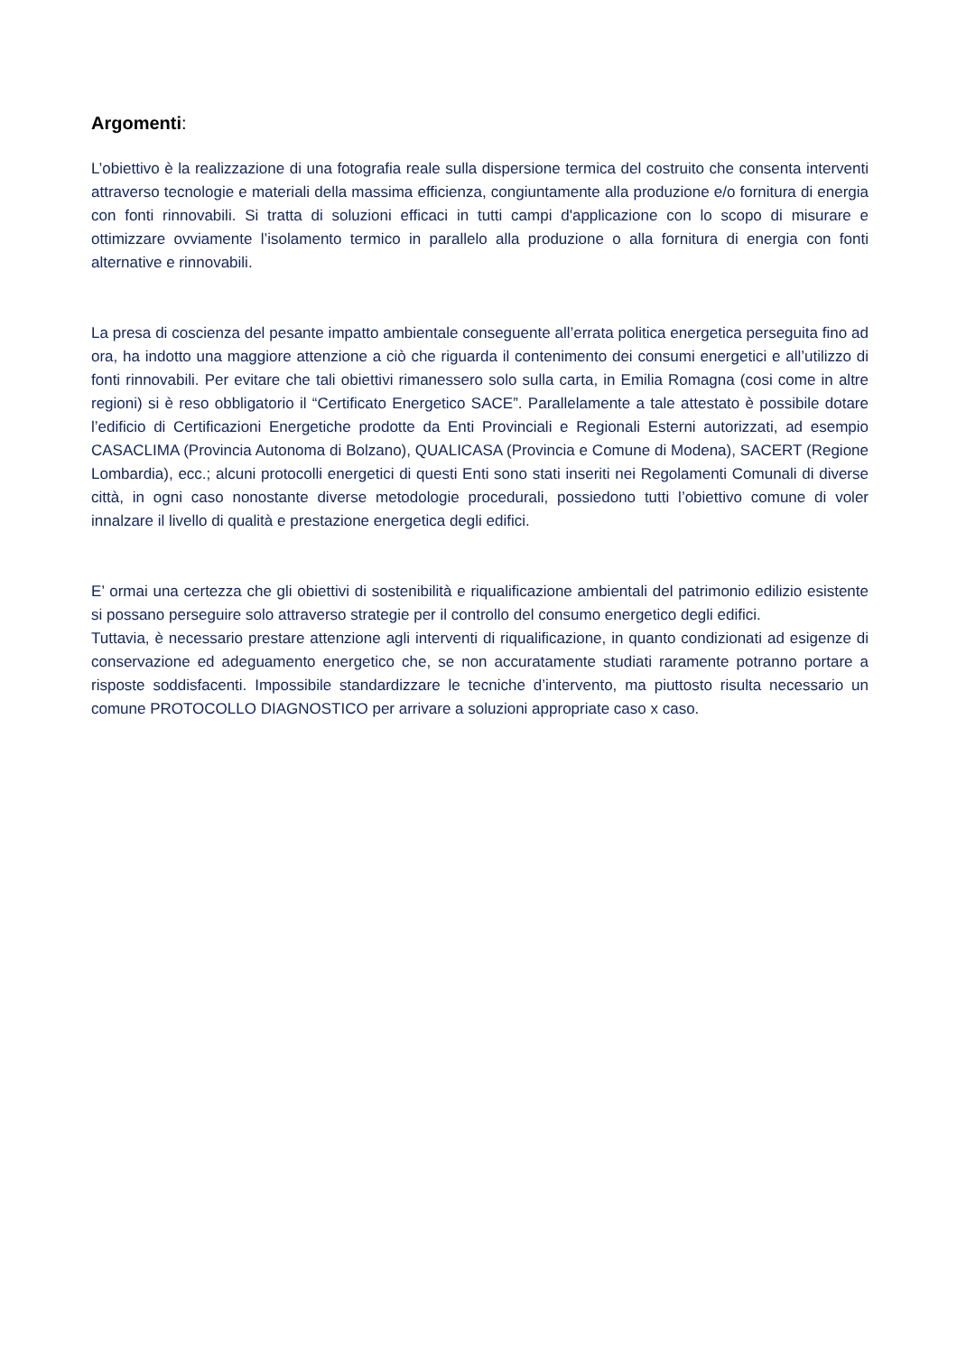Argomenti:
L’obiettivo è la realizzazione di una fotografia reale sulla dispersione termica del costruito che consenta interventi attraverso tecnologie e materiali della massima efficienza, congiuntamente alla produzione e/o fornitura di energia con fonti rinnovabili. Si tratta di soluzioni efficaci in tutti campi d'applicazione con lo scopo di misurare e ottimizzare ovviamente l’isolamento termico in parallelo alla produzione o alla fornitura di energia con fonti alternative e rinnovabili.
La presa di coscienza del pesante impatto ambientale conseguente all’errata politica energetica perseguita fino ad ora, ha indotto una maggiore attenzione a ciò che riguarda il contenimento dei consumi energetici e all’utilizzo di fonti rinnovabili. Per evitare che tali obiettivi rimanessero solo sulla carta, in Emilia Romagna (cosi come in altre regioni) si è reso obbligatorio il “Certificato Energetico SACE”. Parallelamente a tale attestato è possibile dotare l’edificio di Certificazioni Energetiche prodotte da Enti Provinciali e Regionali Esterni autorizzati, ad esempio CASACLIMA (Provincia Autonoma di Bolzano), QUALICASA (Provincia e Comune di Modena), SACERT (Regione Lombardia), ecc.; alcuni protocolli energetici di questi Enti sono stati inseriti nei Regolamenti Comunali di diverse città, in ogni caso nonostante diverse metodologie procedurali, possiedono tutti l’obiettivo comune di voler innalzare il livello di qualità e prestazione energetica degli edifici.
E’ ormai una certezza che gli obiettivi di sostenibilità e riqualificazione ambientali del patrimonio edilizio esistente si possano perseguire solo attraverso strategie per il controllo del consumo energetico degli edifici.
Tuttavia, è necessario prestare attenzione agli interventi di riqualificazione, in quanto condizionati ad esigenze di conservazione ed adeguamento energetico che, se non accuratamente studiati raramente potranno portare a risposte soddisfacenti. Impossibile standardizzare le tecniche d’intervento, ma piuttosto risulta necessario un comune PROTOCOLLO DIAGNOSTICO per arrivare a soluzioni appropriate caso x caso.